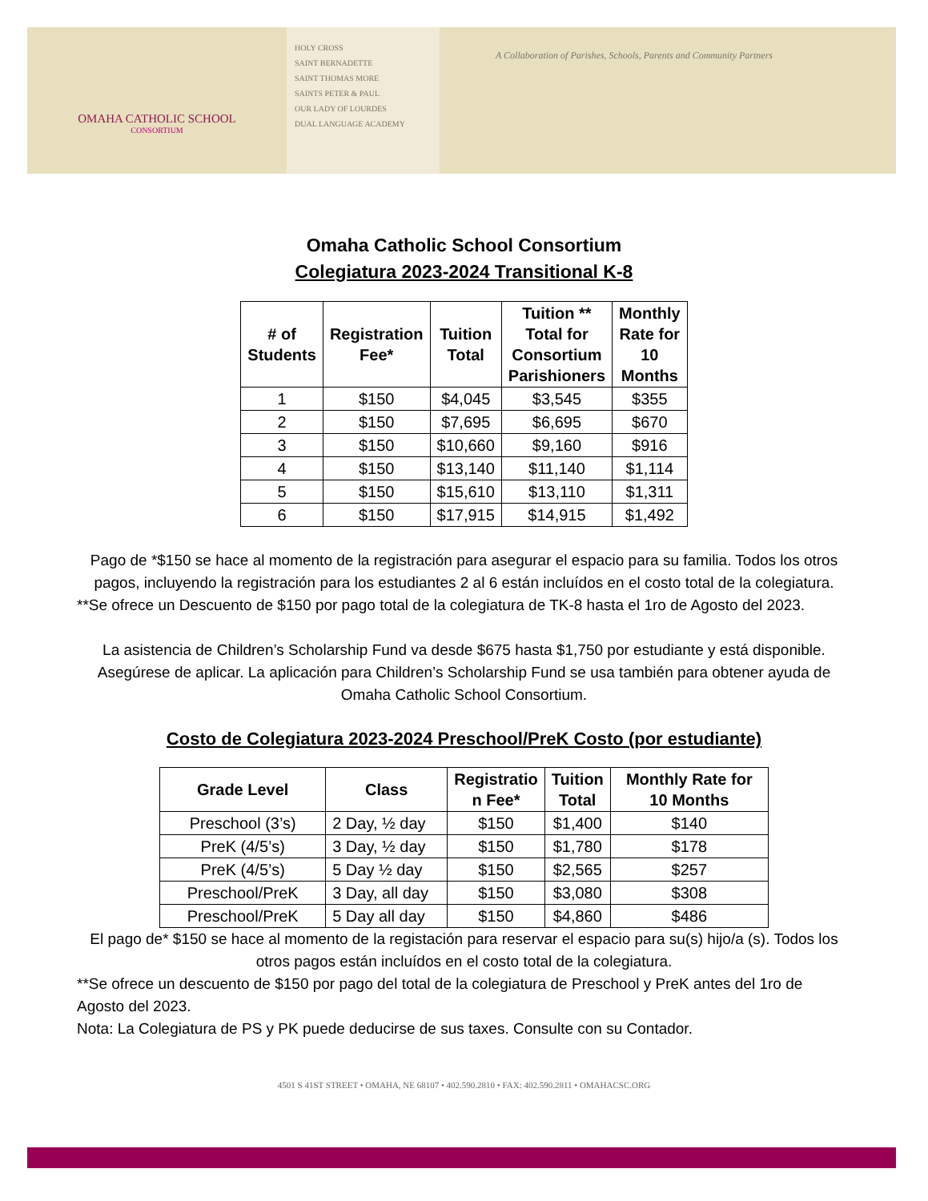OMAHA CATHOLIC SCHOOL
CONSORTIUM
HOLY CROSS
SAINT BERNADETTE
SAINT THOMAS MORE
SAINTS PETER & PAUL
OUR LADY OF LOURDES
DUAL LANGUAGE ACADEMY
A Collaboration of Parishes, Schools, Parents and Community Partners
Omaha Catholic School Consortium
Colegiatura 2023-2024 Transitional K-8
| # of Students | Registration Fee* | Tuition Total | Tuition ** Total for Consortium Parishioners | Monthly Rate for 10 Months |
| --- | --- | --- | --- | --- |
| 1 | $150 | $4,045 | $3,545 | $355 |
| 2 | $150 | $7,695 | $6,695 | $670 |
| 3 | $150 | $10,660 | $9,160 | $916 |
| 4 | $150 | $13,140 | $11,140 | $1,114 |
| 5 | $150 | $15,610 | $13,110 | $1,311 |
| 6 | $150 | $17,915 | $14,915 | $1,492 |
Pago de *$150 se hace al momento de la registración para asegurar el espacio para su familia. Todos los otros pagos, incluyendo la registración para los estudiantes 2 al 6 están incluídos en el costo total de la colegiatura.
**Se ofrece un Descuento de $150 por pago total de la colegiatura de TK-8 hasta el 1ro de Agosto del 2023.
La asistencia de Children’s Scholarship Fund va desde $675 hasta $1,750 por estudiante y está disponible. Asegúrese de aplicar. La aplicación para Children’s Scholarship Fund se usa también para obtener ayuda de Omaha Catholic School Consortium.
Costo de Colegiatura 2023-2024 Preschool/PreK Costo (por estudiante)
| Grade Level | Class | Registratio n Fee* | Tuition Total | Monthly Rate for 10 Months |
| --- | --- | --- | --- | --- |
| Preschool (3’s) | 2 Day, ½ day | $150 | $1,400 | $140 |
| PreK (4/5’s) | 3 Day, ½ day | $150 | $1,780 | $178 |
| PreK (4/5’s) | 5 Day ½ day | $150 | $2,565 | $257 |
| Preschool/PreK | 3 Day, all day | $150 | $3,080 | $308 |
| Preschool/PreK | 5 Day all day | $150 | $4,860 | $486 |
El pago de* $150 se hace al momento de la registación para reservar el espacio para su(s) hijo/a (s). Todos los otros pagos están incluídos en el costo total de la colegiatura.
**Se ofrece un descuento de $150 por pago del total de la colegiatura de Preschool y PreK antes del 1ro de Agosto del 2023.
Nota: La Colegiatura de PS y PK puede deducirse de sus taxes. Consulte con su Contador.
4501 S 41ST STREET • OMAHA, NE 68107 • 402.590.2810 • FAX: 402.590.2811 • OMAHACSC.ORG